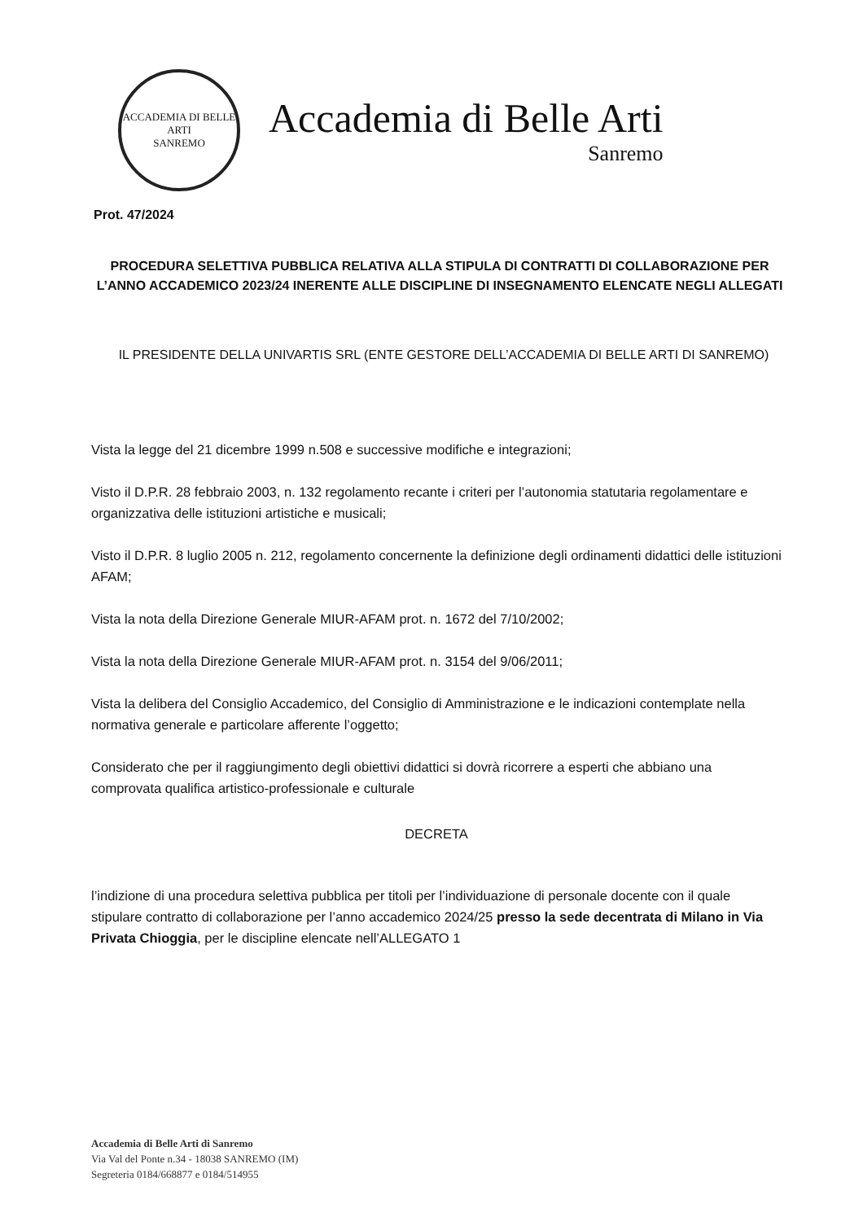ACCADEMIA DI BELLE ARTI
SANREMO
Accademia di Belle Arti
Sanremo
Prot. 47/2024
PROCEDURA SELETTIVA PUBBLICA RELATIVA ALLA STIPULA DI CONTRATTI DI COLLABORAZIONE PER L’ANNO ACCADEMICO 2023/24 INERENTE ALLE DISCIPLINE DI INSEGNAMENTO ELENCATE NEGLI ALLEGATI
IL PRESIDENTE DELLA UNIVARTIS SRL (ENTE GESTORE DELL’ACCADEMIA DI BELLE ARTI DI SANREMO)
Vista la legge del 21 dicembre 1999 n.508 e successive modifiche e integrazioni;
Visto il D.P.R. 28 febbraio 2003, n. 132 regolamento recante i criteri per l’autonomia statutaria regolamentare e organizzativa delle istituzioni artistiche e musicali;
Visto il D.P.R. 8 luglio 2005 n. 212, regolamento concernente la definizione degli ordinamenti didattici delle istituzioni AFAM;
Vista la nota della Direzione Generale MIUR-AFAM prot. n. 1672 del 7/10/2002;
Vista la nota della Direzione Generale MIUR-AFAM prot. n. 3154 del 9/06/2011;
Vista la delibera del Consiglio Accademico, del Consiglio di Amministrazione e le indicazioni contemplate nella normativa generale e particolare afferente l’oggetto;
Considerato che per il raggiungimento degli obiettivi didattici si dovrà ricorrere a esperti che abbiano una comprovata qualifica artistico-professionale e culturale
DECRETA
l’indizione di una procedura selettiva pubblica per titoli per l’individuazione di personale docente con il quale stipulare contratto di collaborazione per l’anno accademico 2024/25 presso la sede decentrata di Milano in Via Privata Chioggia, per le discipline elencate nell’ALLEGATO 1
Accademia di Belle Arti di Sanremo
Via Val del Ponte n.34 - 18038 SANREMO (IM)
Segreteria 0184/668877 e 0184/514955